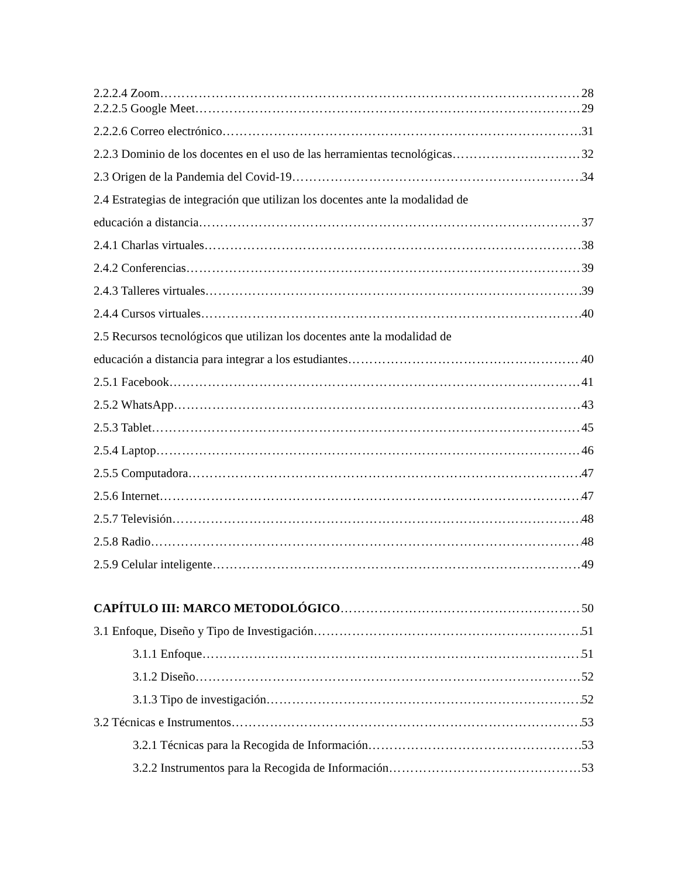2.2.2.4 Zoom 28
2.2.2.5 Google Meet 29
2.2.2.6 Correo electrónico 31
2.2.3 Dominio de los docentes en el uso de las herramientas tecnológicas 32
2.3 Origen de la Pandemia del Covid-19 34
2.4 Estrategias de integración que utilizan los docentes ante la modalidad de
educación a distancia 37
2.4.1 Charlas virtuales 38
2.4.2 Conferencias 39
2.4.3 Talleres virtuales 39
2.4.4 Cursos virtuales 40
2.5 Recursos tecnológicos que utilizan los docentes ante la modalidad de
educación a distancia para integrar a los estudiantes 40
2.5.1 Facebook 41
2.5.2 WhatsApp 43
2.5.3 Tablet 45
2.5.4 Laptop 46
2.5.5 Computadora 47
2.5.6 Internet 47
2.5.7 Televisión 48
2.5.8 Radio 48
2.5.9 Celular inteligente 49
CAPÍTULO III: MARCO METODOLÓGICO 50
3.1 Enfoque, Diseño y Tipo de Investigación 51
3.1.1 Enfoque 51
3.1.2 Diseño 52
3.1.3 Tipo de investigación 52
3.2 Técnicas e Instrumentos 53
3.2.1 Técnicas para la Recogida de Información 53
3.2.2 Instrumentos para la Recogida de Información 53